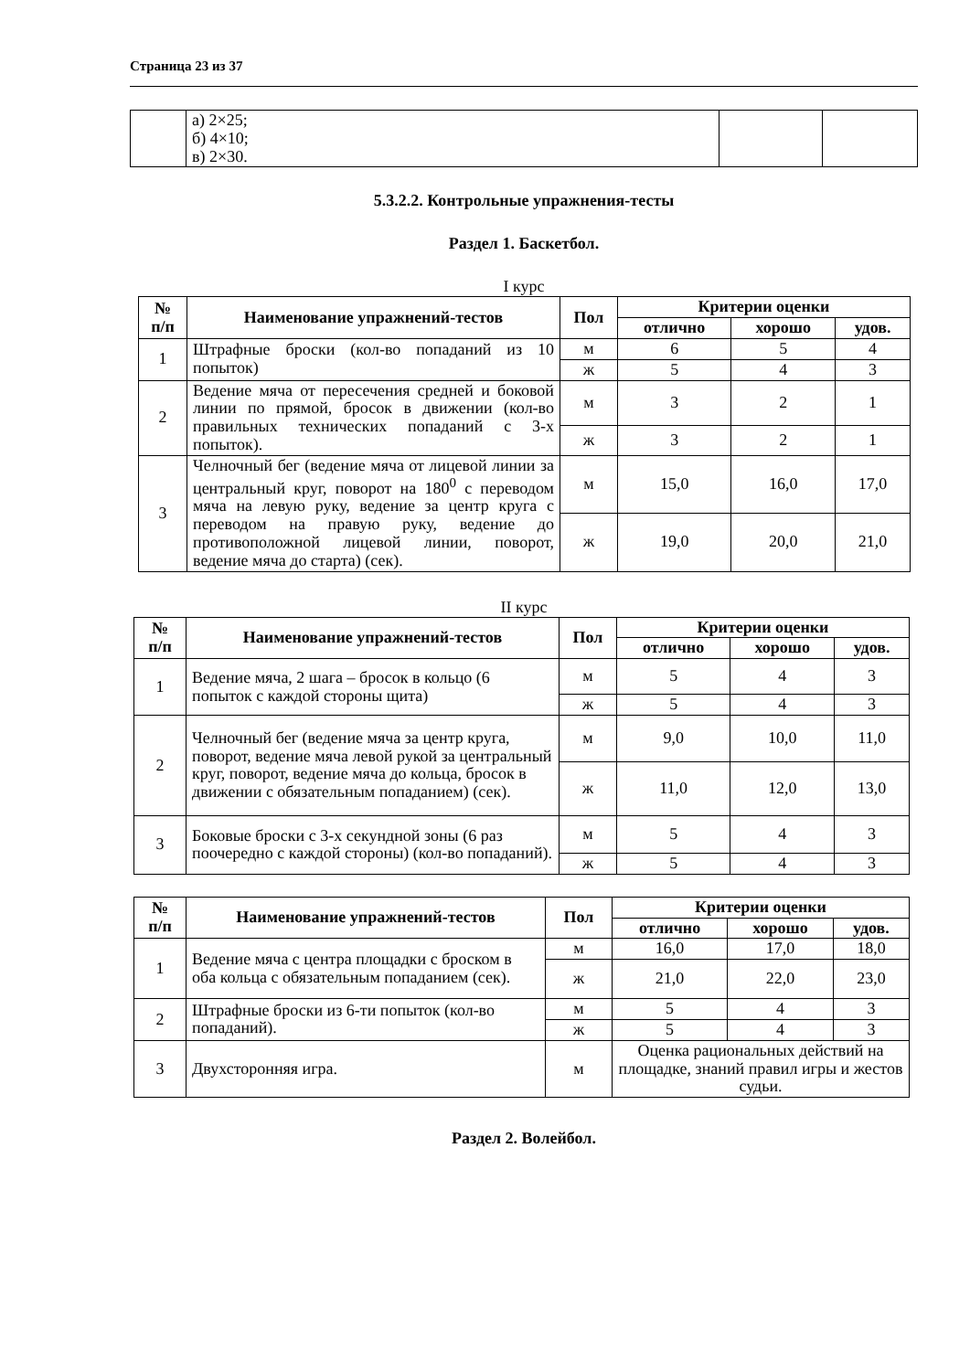Страница 23 из 37
| | а) 2×25; б) 4×10; в) 2×30. | | |
5.3.2.2. Контрольные упражнения-тесты
Раздел 1. Баскетбол.
I курс
| № п/п | Наименование упражнений-тестов | Пол | Критерии оценки | | |
| --- | --- | --- | --- | --- | --- |
| | | | отлично | хорошо | удов. |
| 1 | Штрафные броски (кол-во попаданий из 10 попыток) | м | 6 | 5 | 4 |
| | | ж | 5 | 4 | 3 |
| 2 | Ведение мяча от пересечения средней и боковой линии по прямой, бросок в движении (кол-во правильных технических попаданий с 3-х попыток). | м | 3 | 2 | 1 |
| | | ж | 3 | 2 | 1 |
| 3 | Челночный бег (ведение мяча от лицевой линии за центральный круг, поворот на 180<sup>0</sup> с переводом мяча на левую руку, ведение за центр круга с переводом на правую руку, ведение до противоположной лицевой линии, поворот, ведение мяча до старта) (сек). | м | 15,0 | 16,0 | 17,0 |
| | | ж | 19,0 | 20,0 | 21,0 |
II курс
| № п/п | Наименование упражнений-тестов | Пол | Критерии оценки | | |
| --- | --- | --- | --- | --- | --- |
| | | | отлично | хорошо | удов. |
| 1 | Ведение мяча, 2 шага – бросок в кольцо (6 попыток с каждой стороны щита) | м | 5 | 4 | 3 |
| | | ж | 5 | 4 | 3 |
| 2 | Челночный бег (ведение мяча за центр круга, поворот, ведение мяча левой рукой за центральный круг, поворот, ведение мяча до кольца, бросок в движении с обязательным попаданием) (сек). | м | 9,0 | 10,0 | 11,0 |
| | | ж | 11,0 | 12,0 | 13,0 |
| 3 | Боковые броски с 3-х секундной зоны (6 раз поочередно с каждой стороны) (кол-во попаданий). | м | 5 | 4 | 3 |
| | | ж | 5 | 4 | 3 |
| № п/п | Наименование упражнений-тестов | Пол | Критерии оценки | | |
| --- | --- | --- | --- | --- | --- |
| | | | отлично | хорошо | удов. |
| 1 | Ведение мяча с центра площадки с броском в оба кольца с обязательным попаданием (сек). | м | 16,0 | 17,0 | 18,0 |
| | | ж | 21,0 | 22,0 | 23,0 |
| 2 | Штрафные броски из 6-ти попыток (кол-во попаданий). | м | 5 | 4 | 3 |
| | | ж | 5 | 4 | 3 |
| 3 | Двухсторонняя игра. | м | Оценка рациональных действий на площадке, знаний правил игры и жестов судьи. | | |
Раздел 2. Волейбол.